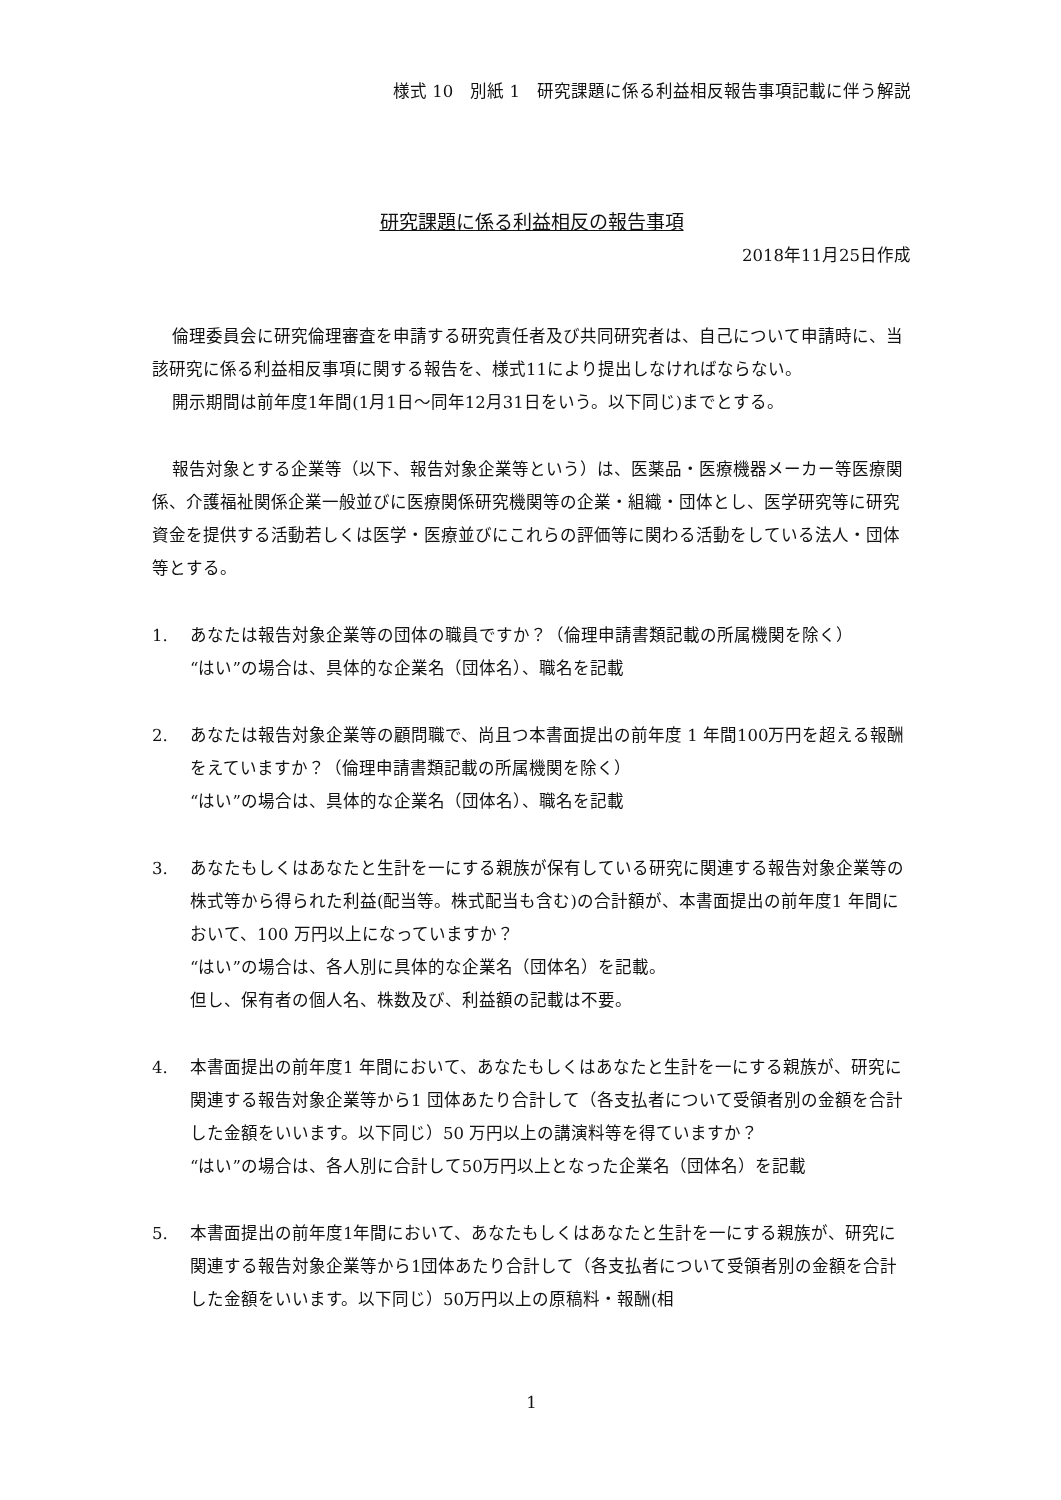様式 10　別紙 1　研究課題に係る利益相反報告事項記載に伴う解説
研究課題に係る利益相反の報告事項
2018年11月25日作成
倫理委員会に研究倫理審査を申請する研究責任者及び共同研究者は、自己について申請時に、当該研究に係る利益相反事項に関する報告を、様式11により提出しなければならない。
開示期間は前年度1年間(1月1日～同年12月31日をいう。以下同じ)までとする。
報告対象とする企業等（以下、報告対象企業等という）は、医薬品・医療機器メーカー等医療関係、介護福祉関係企業一般並びに医療関係研究機関等の企業・組織・団体とし、医学研究等に研究資金を提供する活動若しくは医学・医療並びにこれらの評価等に関わる活動をしている法人・団体等とする。
1. あなたは報告対象企業等の団体の職員ですか？（倫理申請書類記載の所属機関を除く）
“はい”の場合は、具体的な企業名（団体名）、職名を記載
2. あなたは報告対象企業等の顧問職で、尚且つ本書面提出の前年度 1 年間100万円を超える報酬をえていますか？（倫理申請書類記載の所属機関を除く）
“はい”の場合は、具体的な企業名（団体名）、職名を記載
3. あなたもしくはあなたと生計を一にする親族が保有している研究に関連する報告対象企業等の株式等から得られた利益(配当等。株式配当も含む)の合計額が、本書面提出の前年度1 年間において、100 万円以上になっていますか？
“はい”の場合は、各人別に具体的な企業名（団体名）を記載。
但し、保有者の個人名、株数及び、利益額の記載は不要。
4. 本書面提出の前年度1 年間において、あなたもしくはあなたと生計を一にする親族が、研究に関連する報告対象企業等から1 団体あたり合計して（各支払者について受領者別の金額を合計した金額をいいます。以下同じ）50 万円以上の講演料等を得ていますか？
“はい”の場合は、各人別に合計して50万円以上となった企業名（団体名）を記載
5. 本書面提出の前年度1年間において、あなたもしくはあなたと生計を一にする親族が、研究に関連する報告対象企業等から1団体あたり合計して（各支払者について受領者別の金額を合計した金額をいいます。以下同じ）50万円以上の原稿料・報酬(相
1